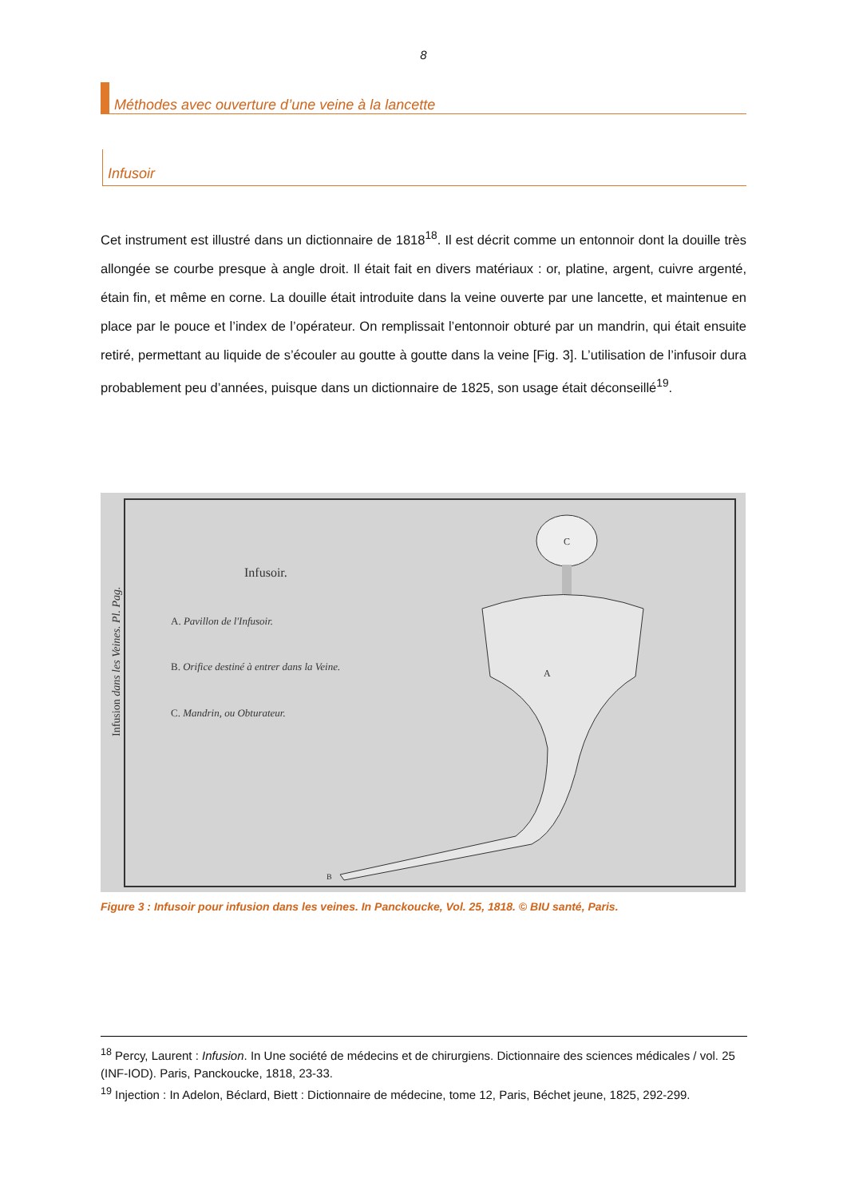8
Méthodes avec ouverture d’une veine à la lancette
Infusoir
Cet instrument est illustré dans un dictionnaire de 1818<sup>18</sup>. Il est décrit comme un entonnoir dont la douille très allongée se courbe presque à angle droit. Il était fait en divers matériaux : or, platine, argent, cuivre argenté, étain fin, et même en corne. La douille était introduite dans la veine ouverte par une lancette, et maintenue en place par le pouce et l’index de l’opérateur. On remplissait l’entonnoir obturé par un mandrin, qui était ensuite retiré, permettant au liquide de s’écouler au goutte à goutte dans la veine [Fig. 3]. L’utilisation de l’infusoir dura probablement peu d’années, puisque dans un dictionnaire de 1825, son usage était déconseillé<sup>19</sup>.
Infusoir.
A. Pavillon de l'Infusoir.
B. Orifice destiné à entrer dans la Veine.
C. Mandrin, ou Obturateur.
Infusion dans les Veines. Pl. Pag.
C
A
B
Figure 3 : Infusoir pour infusion dans les veines. In Panckoucke, Vol. 25, 1818. © BIU santé, Paris.
<sup>18</sup> Percy, Laurent : Infusion. In Une société de médecins et de chirurgiens. Dictionnaire des sciences médicales / vol. 25 (INF-IOD). Paris, Panckoucke, 1818, 23-33.
<sup>19</sup> Injection : In Adelon, Béclard, Biett : Dictionnaire de médecine, tome 12, Paris, Béchet jeune, 1825, 292-299.